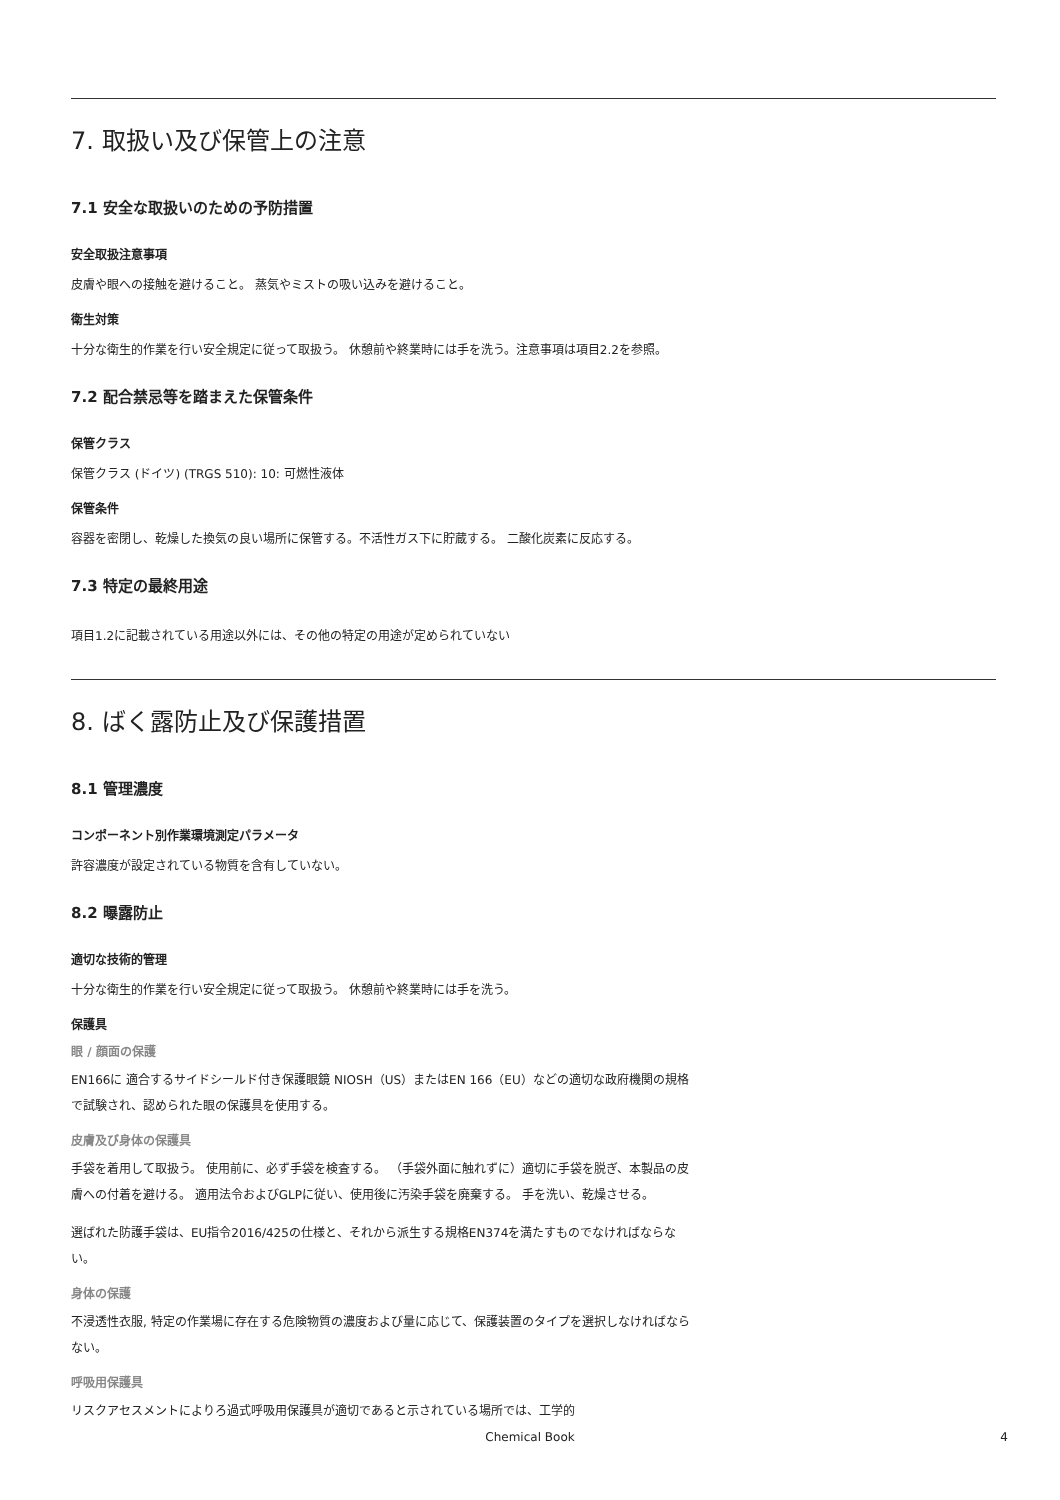7. 取扱い及び保管上の注意
7.1 安全な取扱いのための予防措置
安全取扱注意事項
皮膚や眼への接触を避けること。 蒸気やミストの吸い込みを避けること。
衛生対策
十分な衛生的作業を行い安全規定に従って取扱う。 休憩前や終業時には手を洗う。注意事項は項目2.2を参照。
7.2 配合禁忌等を踏まえた保管条件
保管クラス
保管クラス (ドイツ) (TRGS 510): 10: 可燃性液体
保管条件
容器を密閉し、乾燥した換気の良い場所に保管する。不活性ガス下に貯蔵する。 二酸化炭素に反応する。
7.3 特定の最終用途
項目1.2に記載されている用途以外には、その他の特定の用途が定められていない
8. ばく露防止及び保護措置
8.1 管理濃度
コンポーネント別作業環境測定パラメータ
許容濃度が設定されている物質を含有していない。
8.2 曝露防止
適切な技術的管理
十分な衛生的作業を行い安全規定に従って取扱う。 休憩前や終業時には手を洗う。
保護具
眼 / 顔面の保護
EN166に 適合するサイドシールド付き保護眼鏡 NIOSH（US）またはEN 166（EU）などの適切な政府機関の規格で試験され、認められた眼の保護具を使用する。
皮膚及び身体の保護具
手袋を着用して取扱う。 使用前に、必ず手袋を検査する。 （手袋外面に触れずに）適切に手袋を脱ぎ、本製品の皮膚への付着を避ける。 適用法令およびGLPに従い、使用後に汚染手袋を廃棄する。 手を洗い、乾燥させる。
選ばれた防護手袋は、EU指令2016/425の仕様と、それから派生する規格EN374を満たすものでなければならない。
身体の保護
不浸透性衣服, 特定の作業場に存在する危険物質の濃度および量に応じて、保護装置のタイプを選択しなければならない。
呼吸用保護具
リスクアセスメントによりろ過式呼吸用保護具が適切であると示されている場所では、工学的
Chemical Book
4